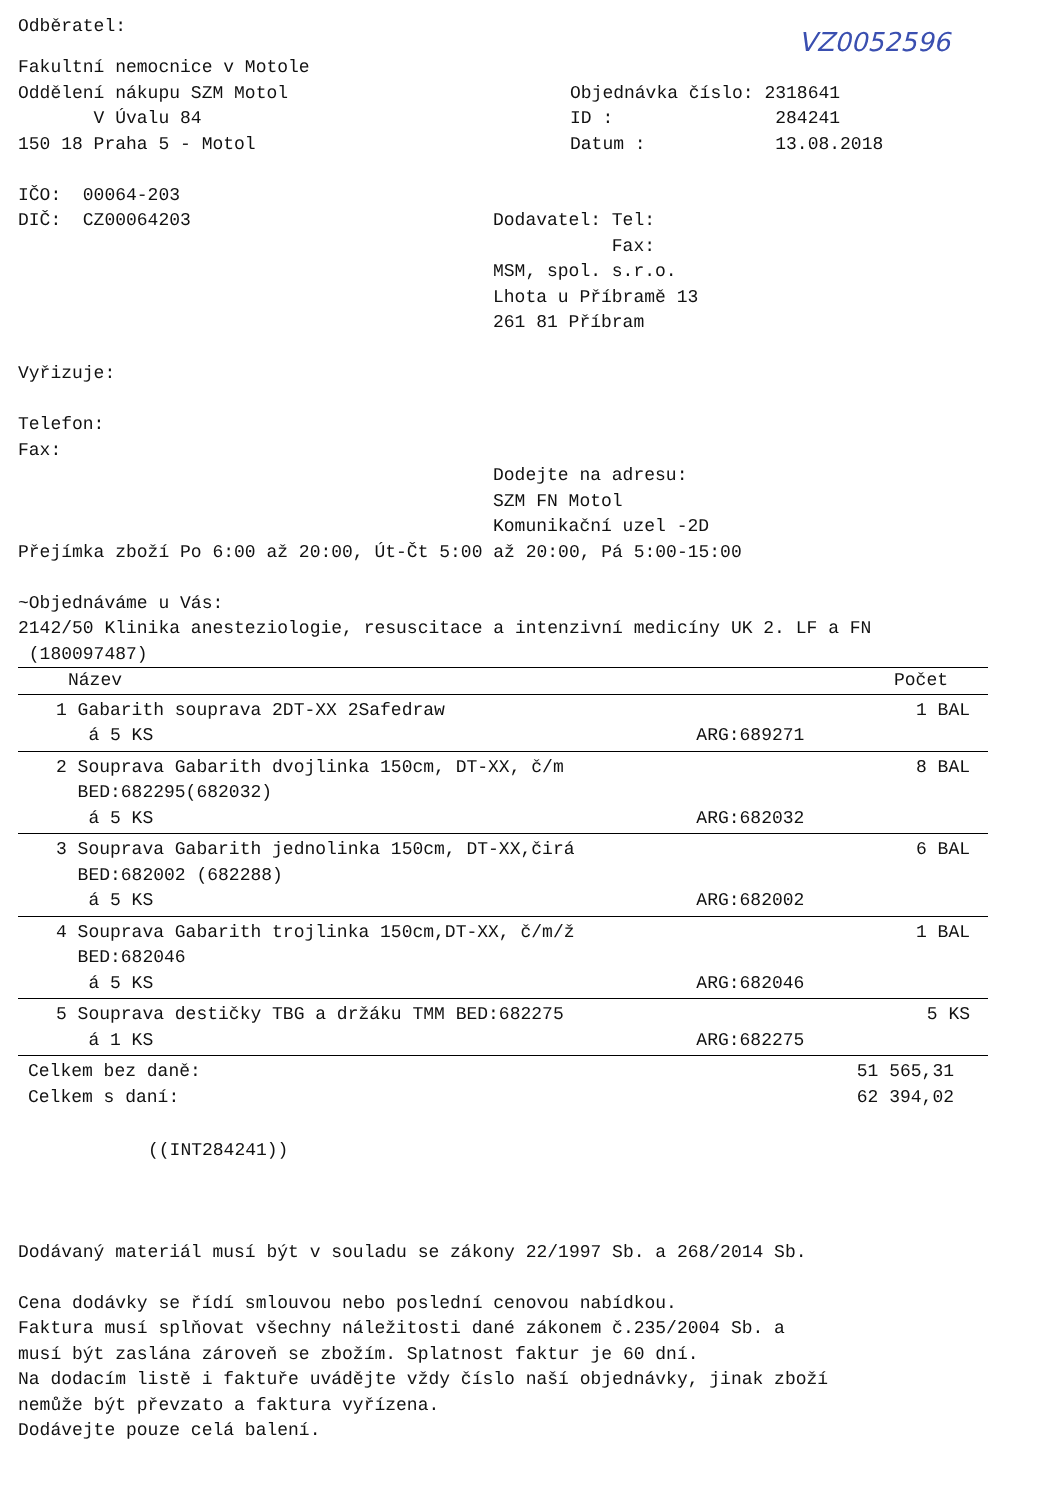Odběratel:
VZ0052596
Fakultní nemocnice v Motole
Oddělení nákupu SZM Motol
V Úvalu 84
150 18 Praha 5 - Motol
Objednávka číslo: 2318641
ID : 284241
Datum : 13.08.2018
IČO: 00064-203
DIČ: CZ00064203
Dodavatel: Tel:
Fax:
MSM, spol. s.r.o.
Lhota u Příbramě 13
261 81 Příbram
Vyřizuje:
Telefon:
Fax:
Dodejte na adresu:
SZM FN Motol
Komunikační uzel -2D
Přejímka zboží Po 6:00 až 20:00, Út-Čt 5:00 až 20:00, Pá 5:00-15:00
~Objednáváme u Vás:
2142/50 Klinika anesteziologie, resuscitace a intenzivní medicíny UK 2. LF a FN
(180097487)
| Název | | Počet |
| --- | --- | --- |
| 1 Gabarith souprava 2DT-XX 2Safedraw á 5 KS | ARG:689271 | 1 BAL |
| 2 Souprava Gabarith dvojlinka 150cm, DT-XX, č/m BED:682295(682032) á 5 KS | ARG:682032 | 8 BAL |
| 3 Souprava Gabarith jednolinka 150cm, DT-XX,čirá BED:682002 (682288) á 5 KS | ARG:682002 | 6 BAL |
| 4 Souprava Gabarith trojlinka 150cm,DT-XX, č/m/ž BED:682046 á 5 KS | ARG:682046 | 1 BAL |
| 5 Souprava destičky TBG a držáku TMM BED:682275 á 1 KS | ARG:682275 | 5 KS |
| Celkem bez daně: Celkem s daní: | | 51 565,31 62 394,02 |
((INT284241))
Dodávaný materiál musí být v souladu se zákony 22/1997 Sb. a 268/2014 Sb.
Cena dodávky se řídí smlouvou nebo poslední cenovou nabídkou.
Faktura musí splňovat všechny náležitosti dané zákonem č.235/2004 Sb. a
musí být zaslána zároveň se zbožím. Splatnost faktur je 60 dní.
Na dodacím listě i faktuře uvádějte vždy číslo naší objednávky, jinak zboží
nemůže být převzato a faktura vyřízena.
Dodávejte pouze celá balení.